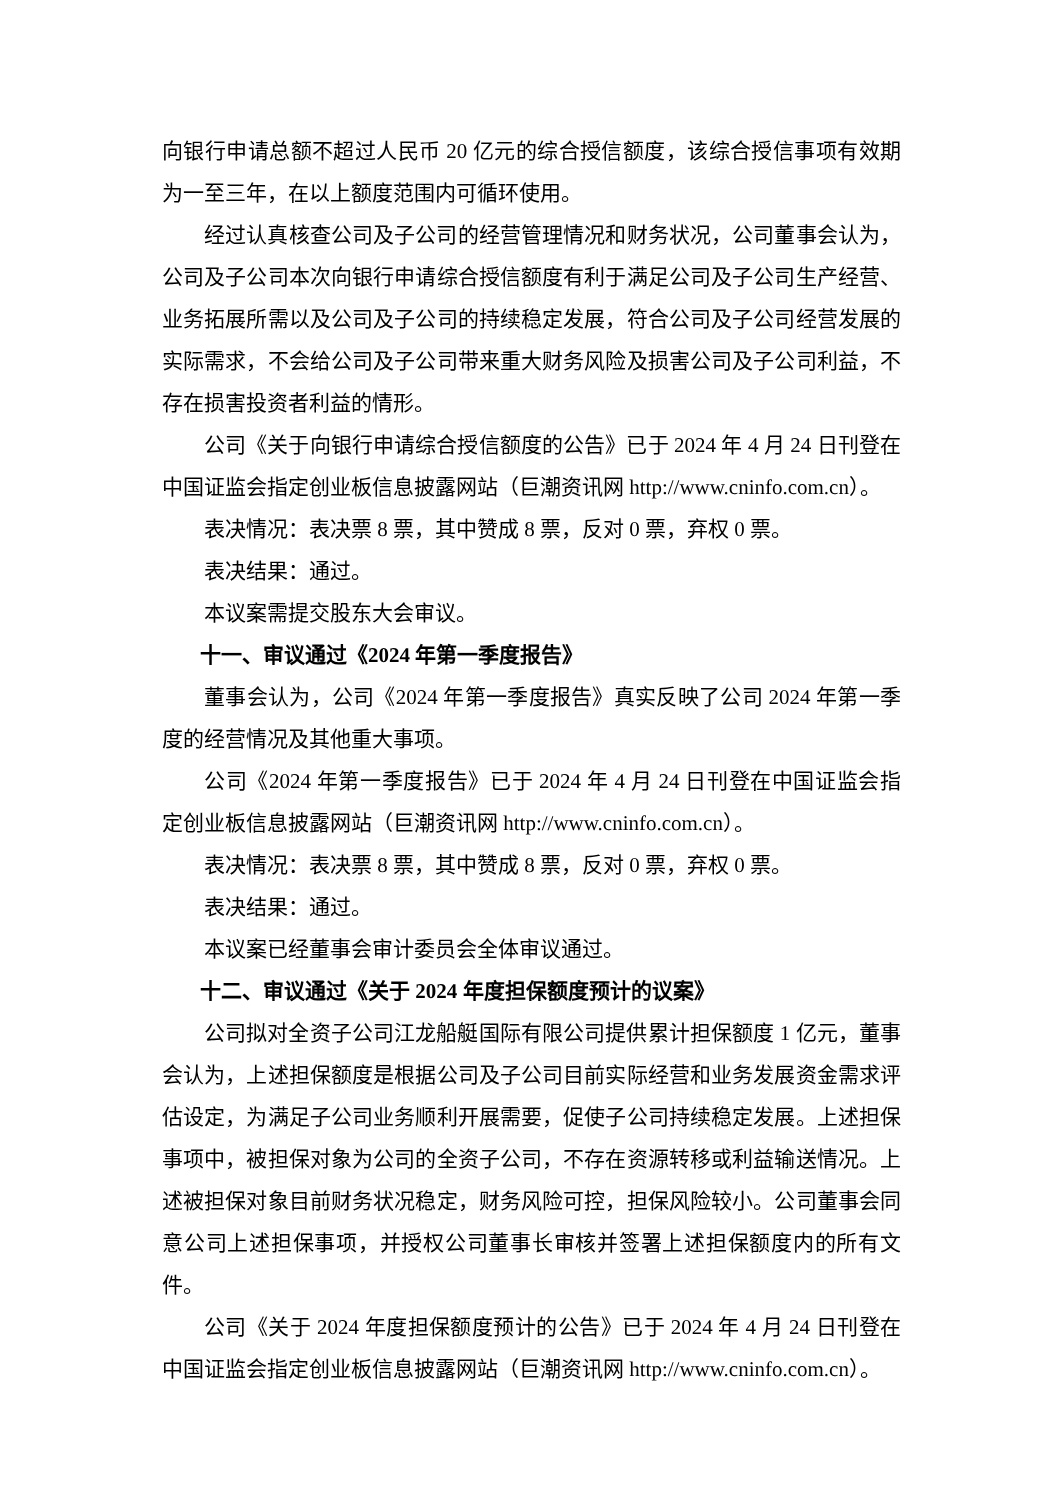向银行申请总额不超过人民币 20 亿元的综合授信额度，该综合授信事项有效期为一至三年，在以上额度范围内可循环使用。
经过认真核查公司及子公司的经营管理情况和财务状况，公司董事会认为，公司及子公司本次向银行申请综合授信额度有利于满足公司及子公司生产经营、业务拓展所需以及公司及子公司的持续稳定发展，符合公司及子公司经营发展的实际需求，不会给公司及子公司带来重大财务风险及损害公司及子公司利益，不存在损害投资者利益的情形。
公司《关于向银行申请综合授信额度的公告》已于 2024 年 4 月 24 日刊登在中国证监会指定创业板信息披露网站（巨潮资讯网 http://www.cninfo.com.cn）。
表决情况：表决票 8 票，其中赞成 8 票，反对 0 票，弃权 0 票。
表决结果：通过。
本议案需提交股东大会审议。
十一、审议通过《2024 年第一季度报告》
董事会认为，公司《2024 年第一季度报告》真实反映了公司 2024 年第一季度的经营情况及其他重大事项。
公司《2024 年第一季度报告》已于 2024 年 4 月 24 日刊登在中国证监会指定创业板信息披露网站（巨潮资讯网 http://www.cninfo.com.cn）。
表决情况：表决票 8 票，其中赞成 8 票，反对 0 票，弃权 0 票。
表决结果：通过。
本议案已经董事会审计委员会全体审议通过。
十二、审议通过《关于 2024 年度担保额度预计的议案》
公司拟对全资子公司江龙船艇国际有限公司提供累计担保额度 1 亿元，董事会认为，上述担保额度是根据公司及子公司目前实际经营和业务发展资金需求评估设定，为满足子公司业务顺利开展需要，促使子公司持续稳定发展。上述担保事项中，被担保对象为公司的全资子公司，不存在资源转移或利益输送情况。上述被担保对象目前财务状况稳定，财务风险可控，担保风险较小。公司董事会同意公司上述担保事项，并授权公司董事长审核并签署上述担保额度内的所有文件。
公司《关于 2024 年度担保额度预计的公告》已于 2024 年 4 月 24 日刊登在中国证监会指定创业板信息披露网站（巨潮资讯网 http://www.cninfo.com.cn）。